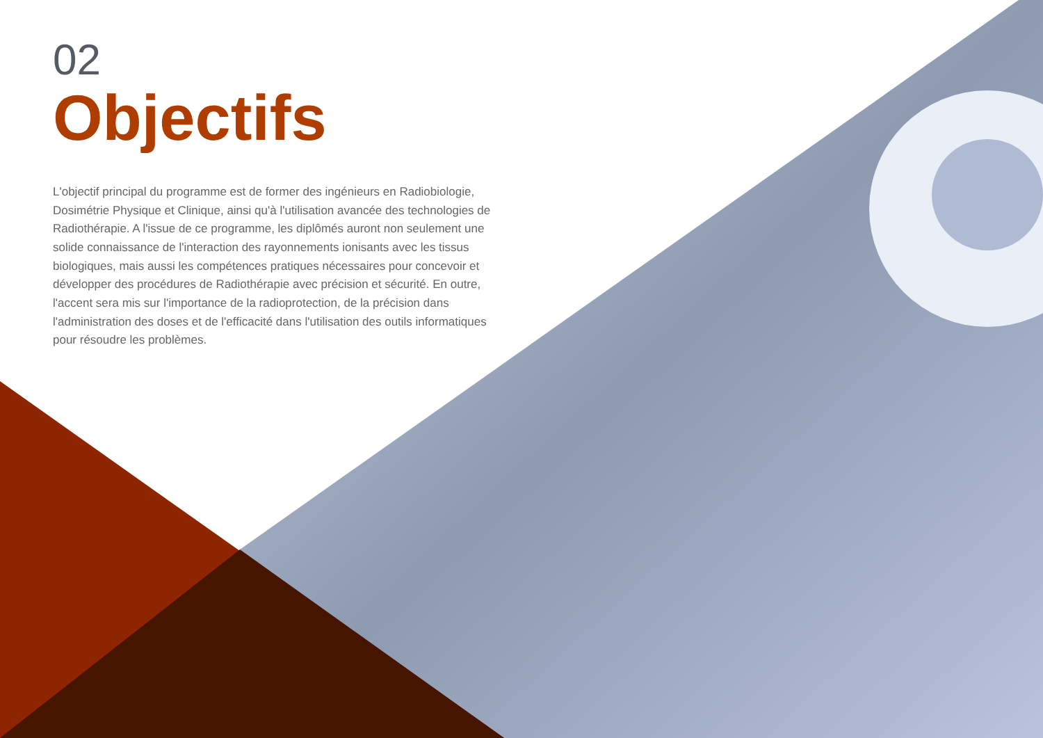02
Objectifs
L'objectif principal du programme est de former des ingénieurs en Radiobiologie, Dosimétrie Physique et Clinique, ainsi qu'à l'utilisation avancée des technologies de Radiothérapie. A l'issue de ce programme, les diplômés auront non seulement une solide connaissance de l'interaction des rayonnements ionisants avec les tissus biologiques, mais aussi les compétences pratiques nécessaires pour concevoir et développer des procédures de Radiothérapie avec précision et sécurité. En outre, l'accent sera mis sur l'importance de la radioprotection, de la précision dans l'administration des doses et de l'efficacité dans l'utilisation des outils informatiques pour résoudre les problèmes.